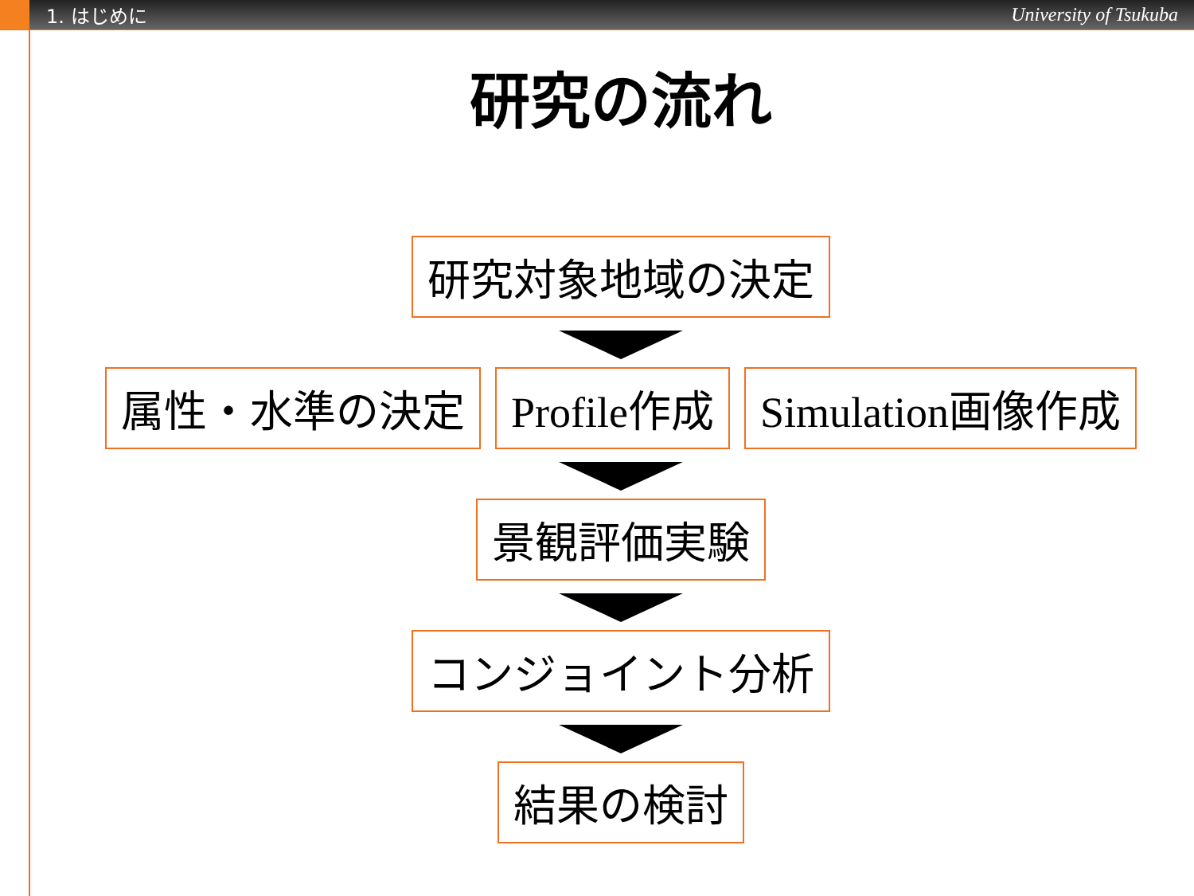1. はじめに University of Tsukuba
研究の流れ
研究対象地域の決定
属性・水準の決定 Profile作成 Simulation画像作成
景観評価実験
コンジョイント分析
結果の検討